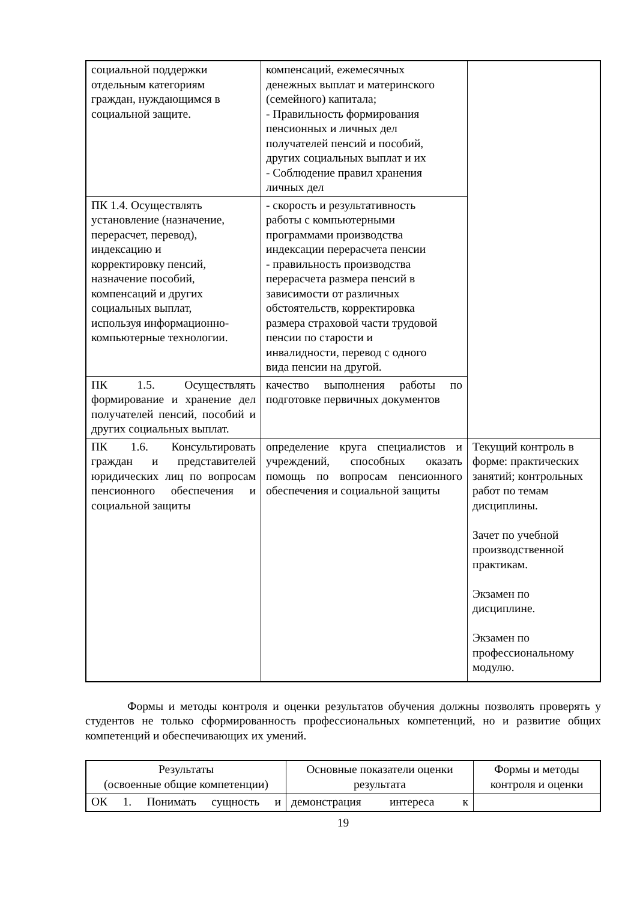| социальной поддержки отдельным категориям граждан, нуждающимся в социальной защите. | компенсаций, ежемесячных денежных выплат и материнского (семейного) капитала; - Правильность формирования пенсионных и личных дел получателей пенсий и пособий, других социальных выплат и их - Соблюдение правил хранения личных дел | |
| ПК 1.4. Осуществлять установление (назначение, перерасчет, перевод), индексацию и корректировку пенсий, назначение пособий, компенсаций и других социальных выплат, используя информационно- компьютерные технологии. | - скорость и результативность работы с компьютерными программами производства индексации перерасчета пенсии - правильность производства перерасчета размера пенсий в зависимости от различных обстоятельств, корректировка размера страховой части трудовой пенсии по старости и инвалидности, перевод с одного вида пенсии на другой. | |
| ПК 1.5. Осуществлять формирование и хранение дел получателей пенсий, пособий и других социальных выплат. | качество выполнения работы по подготовке первичных документов | |
| ПК 1.6. Консультировать граждан и представителей юридических лиц по вопросам пенсионного обеспечения и социальной защиты | определение круга специалистов и учреждений, способных оказать помощь по вопросам пенсионного обеспечения и социальной защиты | Текущий контроль в форме: практических занятий; контрольных работ по темам дисциплины. Зачет по учебной производственной практикам. Экзамен по дисциплине. Экзамен по профессиональному модулю. |
Формы и методы контроля и оценки результатов обучения должны позволять проверять у студентов не только сформированность профессиональных компетенций, но и развитие общих компетенций и обеспечивающих их умений.
| Результаты (освоенные общие компетенции) | Основные показатели оценки результата | Формы и методы контроля и оценки |
| --- | --- | --- |
| ОК 1. Понимать сущность и | демонстрация интереса к | |
19